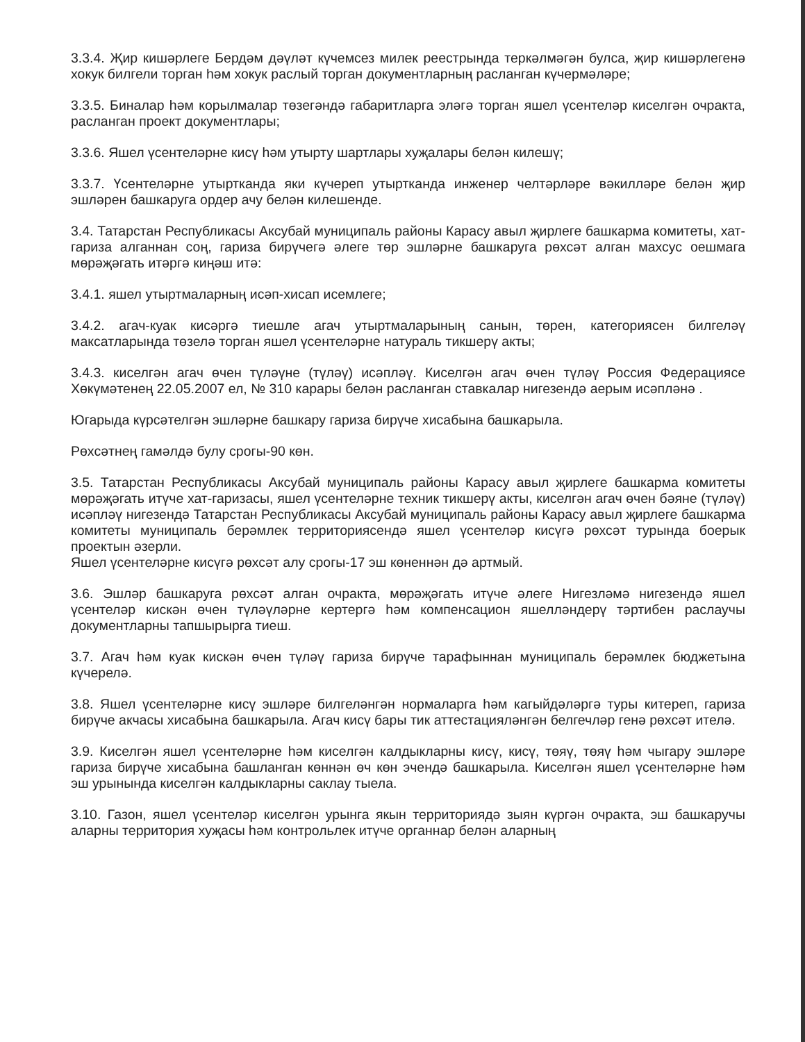3.3.4. Җир кишәрлеге Бердәм дәүләт күчемсез милек реестрында теркәлмәгән булса, җир кишәрлегенә хокук билгели торган һәм хокук раслый торган документларның расланган күчермәләре;
3.3.5. Биналар һәм корылмалар төзегәндә габаритларга эләгә торган яшел үсентеләр киселгән очракта, расланган проект документлары;
3.3.6. Яшел үсентеләрне кисү һәм утырту шартлары хуҗалары белән килешү;
3.3.7. Үсентеләрне утыртканда яки күчереп утыртканда инженер челтәрләре вәкилләре белән җир эшләрен башкаруга ордер ачу белән килешенде.
3.4. Татарстан Республикасы Аксубай муниципаль районы Карасу авыл җирлеге башкарма комитеты, хат-гариза алганнан соң, гариза бирүчегә әлеге төр эшләрне башкаруга рөхсәт алган махсус оешмага мөрәҗәгать итәргә киңәш итә:
3.4.1. яшел утыртмаларның исәп-хисап исемлеге;
3.4.2. агач-куак кисәргә тиешле агач утыртмаларының санын, төрен, категориясен билгеләү максатларында төзелә торган яшел үсентеләрне натураль тикшерү акты;
3.4.3. киселгән агач өчен түләүне (түләү) исәпләү. Киселгән агач өчен түләү Россия Федерациясе Хөкүмәтенең 22.05.2007 ел, № 310 карары белән расланган ставкалар нигезендә аерым исәпләнә .
Югарыда күрсәтелгән эшләрне башкару гариза бирүче хисабына башкарыла.
Рөхсәтнең гамәлдә булу срогы-90 көн.
3.5. Татарстан Республикасы Аксубай муниципаль районы Карасу авыл җирлеге башкарма комитеты мөрәҗәгать итүче хат-гаризасы, яшел үсентеләрне техник тикшерү акты, киселгән агач өчен бәяне (түләү) исәпләү нигезендә Татарстан Республикасы Аксубай муниципаль районы Карасу авыл җирлеге башкарма комитеты муниципаль берәмлек территориясендә яшел үсентеләр кисүгә рөхсәт турында боерык проектын әзерли.
Яшел үсентеләрне кисүгә рөхсәт алу срогы-17 эш көненнән дә артмый.
3.6. Эшләр башкаруга рөхсәт алган очракта, мөрәҗәгать итүче әлеге Нигезләмә нигезендә яшел үсентеләр кискән өчен түләүләрне кертергә һәм компенсацион яшелләндерү тәртибен раслаучы документларны тапшырырга тиеш.
3.7. Агач һәм куак кискән өчен түләү гариза бирүче тарафыннан муниципаль берәмлек бюджетына күчерелә.
3.8. Яшел үсентеләрне кисү эшләре билгеләнгән нормаларга һәм кагыйдәләргә туры китереп, гариза бирүче акчасы хисабына башкарыла. Агач кисү бары тик аттестацияләнгән белгечләр генә рөхсәт ителә.
3.9. Киселгән яшел үсентеләрне һәм киселгән калдыкларны кисү, кисү, төяү, төяү һәм чыгару эшләре гариза бирүче хисабына башланган көннән өч көн эчендә башкарыла. Киселгән яшел үсентеләрне һәм эш урынында киселгән калдыкларны саклау тыела.
3.10. Газон, яшел үсентеләр киселгән урынга якын территориядә зыян күргән очракта, эш башкаручы аларны территория хуҗасы һәм контрольлек итүче органнар белән аларның